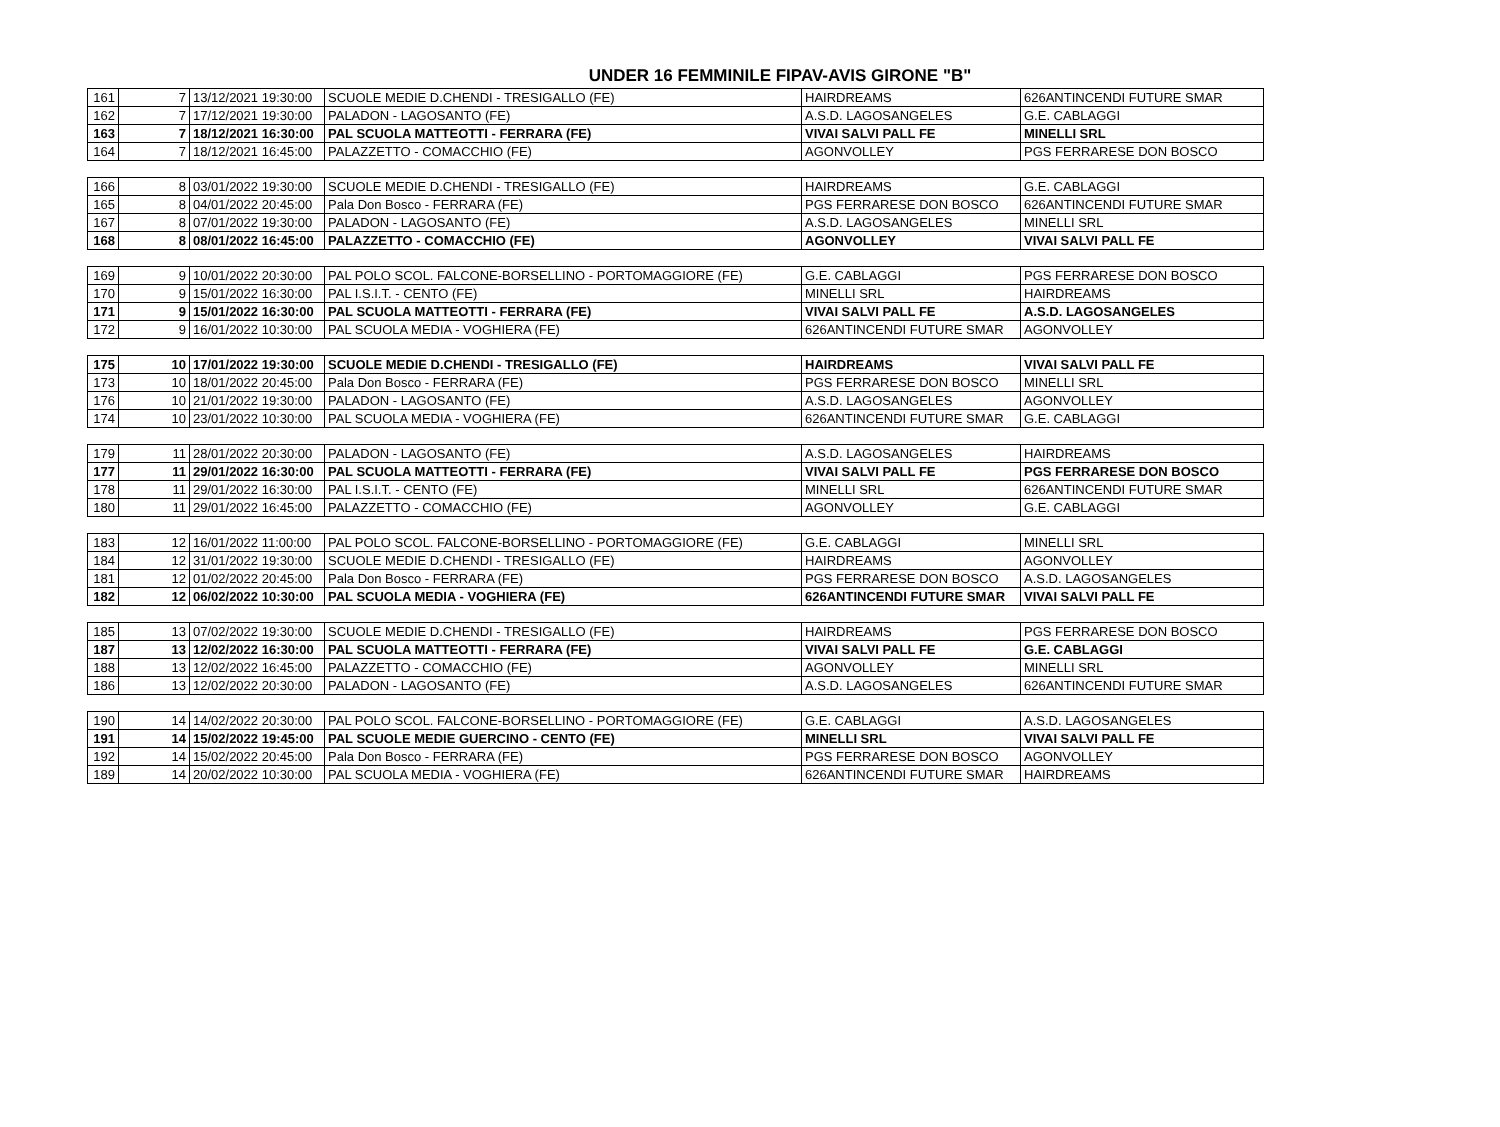UNDER 16 FEMMINILE FIPAV-AVIS GIRONE "B"
| 161 | 7 | 13/12/2021 19:30:00 | SCUOLE MEDIE D.CHENDI - TRESIGALLO (FE) | HAIRDREAMS | 626ANTINCENDI FUTURE SMAR |
| 162 | 7 | 17/12/2021 19:30:00 | PALADON - LAGOSANTO (FE) | A.S.D. LAGOSANGELES | G.E. CABLAGGI |
| 163 | 7 | 18/12/2021 16:30:00 | PAL SCUOLA MATTEOTTI - FERRARA (FE) | VIVAI SALVI PALL FE | MINELLI SRL |
| 164 | 7 | 18/12/2021 16:45:00 | PALAZZETTO - COMACCHIO (FE) | AGONVOLLEY | PGS FERRARESE DON BOSCO |
| 166 | 8 | 03/01/2022 19:30:00 | SCUOLE MEDIE D.CHENDI - TRESIGALLO (FE) | HAIRDREAMS | G.E. CABLAGGI |
| 165 | 8 | 04/01/2022 20:45:00 | Pala Don Bosco - FERRARA (FE) | PGS FERRARESE DON BOSCO | 626ANTINCENDI FUTURE SMAR |
| 167 | 8 | 07/01/2022 19:30:00 | PALADON - LAGOSANTO (FE) | A.S.D. LAGOSANGELES | MINELLI SRL |
| 168 | 8 | 08/01/2022 16:45:00 | PALAZZETTO - COMACCHIO (FE) | AGONVOLLEY | VIVAI SALVI PALL FE |
| 169 | 9 | 10/01/2022 20:30:00 | PAL POLO SCOL. FALCONE-BORSELLINO - PORTOMAGGIORE (FE) | G.E. CABLAGGI | PGS FERRARESE DON BOSCO |
| 170 | 9 | 15/01/2022 16:30:00 | PAL I.S.I.T. - CENTO (FE) | MINELLI SRL | HAIRDREAMS |
| 171 | 9 | 15/01/2022 16:30:00 | PAL SCUOLA MATTEOTTI - FERRARA (FE) | VIVAI SALVI PALL FE | A.S.D. LAGOSANGELES |
| 172 | 9 | 16/01/2022 10:30:00 | PAL SCUOLA MEDIA - VOGHIERA (FE) | 626ANTINCENDI FUTURE SMAR | AGONVOLLEY |
| 175 | 10 | 17/01/2022 19:30:00 | SCUOLE MEDIE D.CHENDI - TRESIGALLO (FE) | HAIRDREAMS | VIVAI SALVI PALL FE |
| 173 | 10 | 18/01/2022 20:45:00 | Pala Don Bosco - FERRARA (FE) | PGS FERRARESE DON BOSCO | MINELLI SRL |
| 176 | 10 | 21/01/2022 19:30:00 | PALADON - LAGOSANTO (FE) | A.S.D. LAGOSANGELES | AGONVOLLEY |
| 174 | 10 | 23/01/2022 10:30:00 | PAL SCUOLA MEDIA - VOGHIERA (FE) | 626ANTINCENDI FUTURE SMAR | G.E. CABLAGGI |
| 179 | 11 | 28/01/2022 20:30:00 | PALADON - LAGOSANTO (FE) | A.S.D. LAGOSANGELES | HAIRDREAMS |
| 177 | 11 | 29/01/2022 16:30:00 | PAL SCUOLA MATTEOTTI - FERRARA (FE) | VIVAI SALVI PALL FE | PGS FERRARESE DON BOSCO |
| 178 | 11 | 29/01/2022 16:30:00 | PAL I.S.I.T. - CENTO (FE) | MINELLI SRL | 626ANTINCENDI FUTURE SMAR |
| 180 | 11 | 29/01/2022 16:45:00 | PALAZZETTO - COMACCHIO (FE) | AGONVOLLEY | G.E. CABLAGGI |
| 183 | 12 | 16/01/2022 11:00:00 | PAL POLO SCOL. FALCONE-BORSELLINO - PORTOMAGGIORE (FE) | G.E. CABLAGGI | MINELLI SRL |
| 184 | 12 | 31/01/2022 19:30:00 | SCUOLE MEDIE D.CHENDI - TRESIGALLO (FE) | HAIRDREAMS | AGONVOLLEY |
| 181 | 12 | 01/02/2022 20:45:00 | Pala Don Bosco - FERRARA (FE) | PGS FERRARESE DON BOSCO | A.S.D. LAGOSANGELES |
| 182 | 12 | 06/02/2022 10:30:00 | PAL SCUOLA MEDIA - VOGHIERA (FE) | 626ANTINCENDI FUTURE SMAR | VIVAI SALVI PALL FE |
| 185 | 13 | 07/02/2022 19:30:00 | SCUOLE MEDIE D.CHENDI - TRESIGALLO (FE) | HAIRDREAMS | PGS FERRARESE DON BOSCO |
| 187 | 13 | 12/02/2022 16:30:00 | PAL SCUOLA MATTEOTTI - FERRARA (FE) | VIVAI SALVI PALL FE | G.E. CABLAGGI |
| 188 | 13 | 12/02/2022 16:45:00 | PALAZZETTO - COMACCHIO (FE) | AGONVOLLEY | MINELLI SRL |
| 186 | 13 | 12/02/2022 20:30:00 | PALADON - LAGOSANTO (FE) | A.S.D. LAGOSANGELES | 626ANTINCENDI FUTURE SMAR |
| 190 | 14 | 14/02/2022 20:30:00 | PAL POLO SCOL. FALCONE-BORSELLINO - PORTOMAGGIORE (FE) | G.E. CABLAGGI | A.S.D. LAGOSANGELES |
| 191 | 14 | 15/02/2022 19:45:00 | PAL SCUOLE MEDIE GUERCINO - CENTO (FE) | MINELLI SRL | VIVAI SALVI PALL FE |
| 192 | 14 | 15/02/2022 20:45:00 | Pala Don Bosco - FERRARA (FE) | PGS FERRARESE DON BOSCO | AGONVOLLEY |
| 189 | 14 | 20/02/2022 10:30:00 | PAL SCUOLA MEDIA - VOGHIERA (FE) | 626ANTINCENDI FUTURE SMAR | HAIRDREAMS |